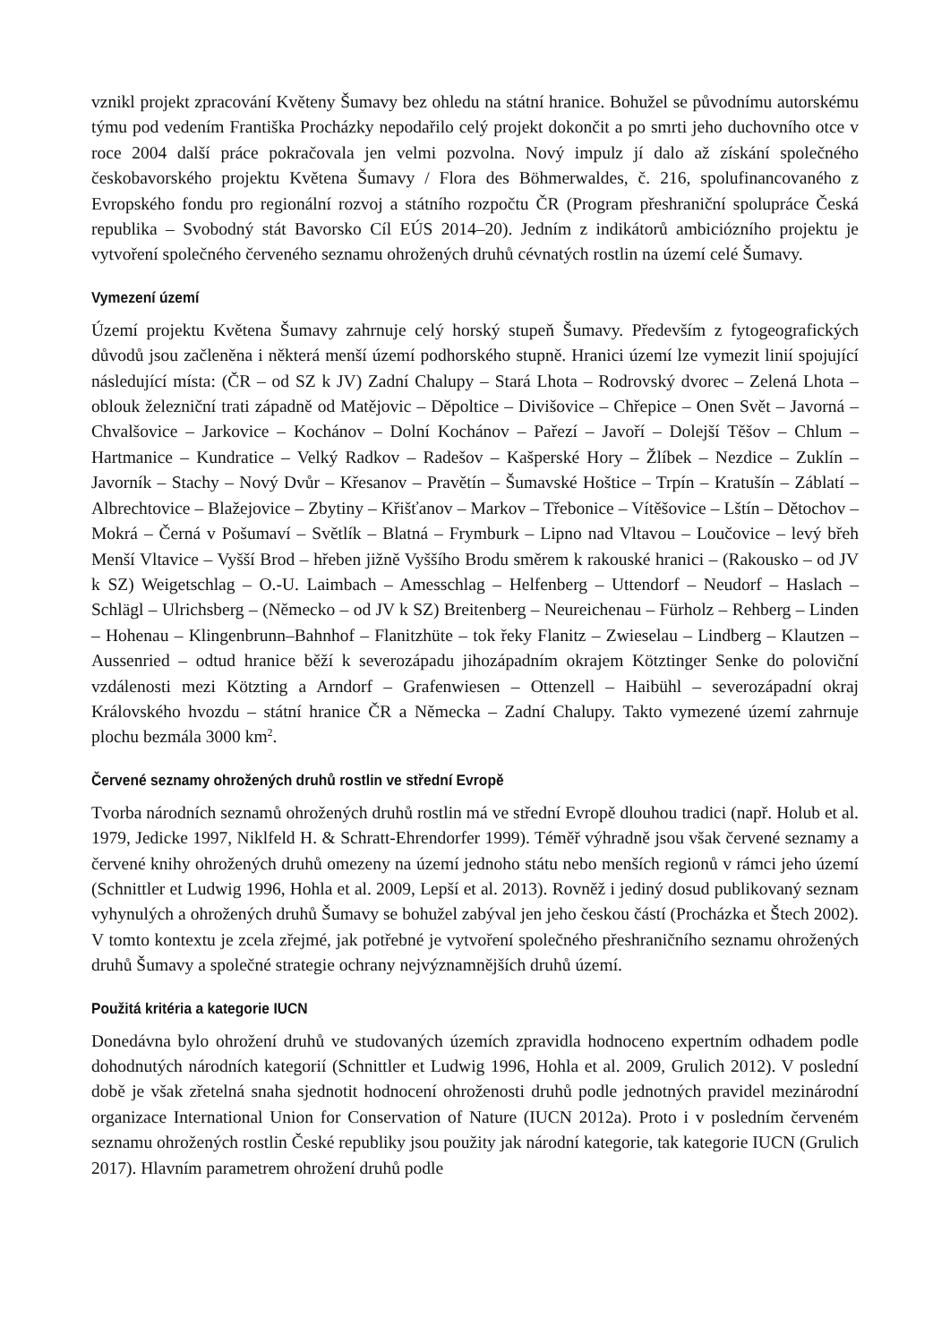vznikl projekt zpracování Květeny Šumavy bez ohledu na státní hranice. Bohužel se původnímu autorskému týmu pod vedením Františka Procházky nepodařilo celý projekt dokončit a po smrti jeho duchovního otce v roce 2004 další práce pokračovala jen velmi pozvolna. Nový impulz jí dalo až získání společného českobavorského projektu Květena Šumavy / Flora des Böhmerwaldes, č. 216, spolufinancovaného z Evropského fondu pro regionální rozvoj a státního rozpočtu ČR (Program přeshraniční spolupráce Česká republika – Svobodný stát Bavorsko Cíl EÚS 2014–20). Jedním z indikátorů ambiciózního projektu je vytvoření společného červeného seznamu ohrožených druhů cévnatých rostlin na území celé Šumavy.
Vymezení území
Území projektu Květena Šumavy zahrnuje celý horský stupeň Šumavy. Především z fytogeografických důvodů jsou začleněna i některá menší území podhorského stupně. Hranici území lze vymezit linií spojující následující místa: (ČR – od SZ k JV) Zadní Chalupy – Stará Lhota – Rodrovský dvorec – Zelená Lhota – oblouk železniční trati západně od Matějovic – Děpoltice – Divišovice – Chřepice – Onen Svět – Javorná – Chvalšovice – Jarkovice – Kochánov – Dolní Kochánov – Pařezí – Javoří – Dolejší Těšov – Chlum – Hartmanice – Kundratice – Velký Radkov – Radešov – Kašperské Hory – Žlíbek – Nezdice – Zuklín – Javorník – Stachy – Nový Dvůr – Křesanov – Pravětín – Šumavské Hoštice – Trpín – Kratušín – Záblatí – Albrechtovice – Blažejovice – Zbytiny – Křišťanov – Markov – Třebonice – Vítěšovice – Lštín – Dětochov – Mokrá – Černá v Pošumaví – Světlík – Blatná – Frymburk – Lipno nad Vltavou – Loučovice – levý břeh Menší Vltavice – Vyšší Brod – hřeben jižně Vyššího Brodu směrem k rakouské hranici – (Rakousko – od JV k SZ) Weigetschlag – O.-U. Laimbach – Amesschlag – Helfenberg – Uttendorf – Neudorf – Haslach – Schlägl – Ulrichsberg – (Německo – od JV k SZ) Breitenberg – Neureichenau – Fürholz – Rehberg – Linden – Hohenau – Klingenbrunn–Bahnhof – Flanitzhüte – tok řeky Flanitz – Zwieselau – Lindberg – Klautzen – Aussenried – odtud hranice běží k severozápadu jihozápadním okrajem Kötztinger Senke do poloviční vzdálenosti mezi Kötzting a Arndorf – Grafenwiesen – Ottenzell – Haibühl – severozápadní okraj Královského hvozdu – státní hranice ČR a Německa – Zadní Chalupy. Takto vymezené území zahrnuje plochu bezmála 3000 km<sup>2</sup>.
Červené seznamy ohrožených druhů rostlin ve střední Evropě
Tvorba národních seznamů ohrožených druhů rostlin má ve střední Evropě dlouhou tradici (např. Holub et al. 1979, Jedicke 1997, Niklfeld H. & Schratt-Ehrendorfer 1999). Téměř výhradně jsou však červené seznamy a červené knihy ohrožených druhů omezeny na území jednoho státu nebo menších regionů v rámci jeho území (Schnittler et Ludwig 1996, Hohla et al. 2009, Lepší et al. 2013). Rovněž i jediný dosud publikovaný seznam vyhynulých a ohrožených druhů Šumavy se bohužel zabýval jen jeho českou částí (Procházka et Štech 2002). V tomto kontextu je zcela zřejmé, jak potřebné je vytvoření společného přeshraničního seznamu ohrožených druhů Šumavy a společné strategie ochrany nejvýznamnějších druhů území.
Použitá kritéria a kategorie IUCN
Donedávna bylo ohrožení druhů ve studovaných územích zpravidla hodnoceno expertním odhadem podle dohodnutých národních kategorií (Schnittler et Ludwig 1996, Hohla et al. 2009, Grulich 2012). V poslední době je však zřetelná snaha sjednotit hodnocení ohroženosti druhů podle jednotných pravidel mezinárodní organizace International Union for Conservation of Nature (IUCN 2012a). Proto i v posledním červeném seznamu ohrožených rostlin České republiky jsou použity jak národní kategorie, tak kategorie IUCN (Grulich 2017). Hlavním parametrem ohrožení druhů podle